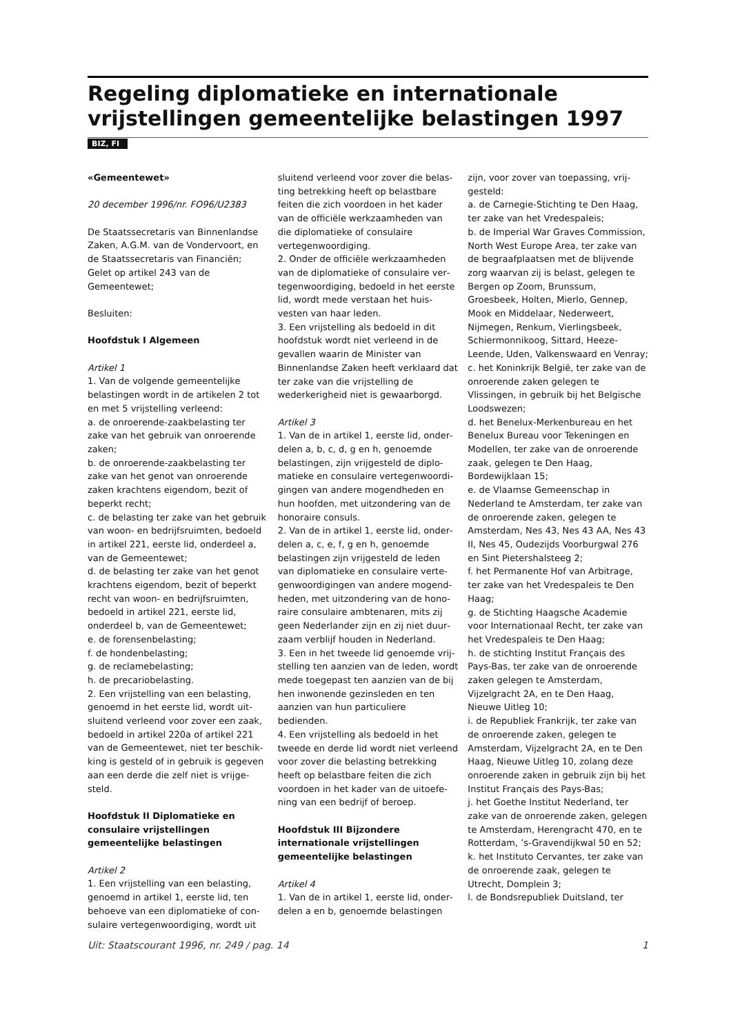Regeling diplomatieke en internationale vrijstel­lingen gemeentelijke belastingen 1997
BIZ, FI
«Gemeentewet»
20 december 1996/nr. FO96/U2383
De Staatssecretaris van Binnenlandse Zaken, A.G.M. van de Vondervoort, en de Staatssecretaris van Financiën;
Gelet op artikel 243 van de Gemeentewet;
Besluiten:
Hoofdstuk I Algemeen
Artikel 1
1. Van de volgende gemeentelijke belastingen wordt in de artikelen 2 tot en met 5 vrijstelling verleend:
a. de onroerende-zaakbelasting ter zake van het gebruik van onroerende zaken;
b. de onroerende-zaakbelasting ter zake van het genot van onroerende zaken krachtens eigendom, bezit of beperkt recht;
c. de belasting ter zake van het gebruik van woon- en bedrijfsruimten, bedoeld in artikel 221, eerste lid, onderdeel a, van de Gemeentewet;
d. de belasting ter zake van het genot krachtens eigendom, bezit of beperkt recht van woon- en bedrijfsruimten, bedoeld in artikel 221, eerste lid, onderdeel b, van de Gemeentewet;
e. de forensenbelasting;
f. de hondenbelasting;
g. de reclamebelasting;
h. de precariobelasting.
2. Een vrijstelling van een belasting, genoemd in het eerste lid, wordt uit­sluitend verleend voor zover een zaak, bedoeld in artikel 220a of artikel 221 van de Gemeentewet, niet ter beschik­king is gesteld of in gebruik is gegeven aan een derde die zelf niet is vrijge­steld.
Hoofdstuk II Diplomatieke en consu­laire vrijstellingen gemeentelijke belastingen
Artikel 2
1. Een vrijstelling van een belasting, genoemd in artikel 1, eerste lid, ten behoeve van een diplomatieke of con­sulaire vertegenwoordiging, wordt uit­
sluitend verleend voor zover die belas­ting betrekking heeft op belastbare feiten die zich voordoen in het kader van de officiële werkzaamheden van die diplomatieke of consulaire vertegenwoordiging.
2. Onder de officiële werkzaamheden van de diplomatieke of consulaire ver­tegenwoordiging, bedoeld in het eer­ste lid, wordt mede verstaan het huis­vesten van haar leden.
3. Een vrijstelling als bedoeld in dit hoofdstuk wordt niet verleend in de gevallen waarin de Minister van Binnenlandse Zaken heeft verklaard dat ter zake van die vrijstelling de wederkerigheid niet is gewaarborgd.
Artikel 3
1. Van de in artikel 1, eerste lid, onder­delen a, b, c, d, g en h, genoemde belastingen, zijn vrijgesteld de diplo­matieke en consulaire vertegenwoordi­gingen van andere mogendheden en hun hoofden, met uitzondering van de honoraire consuls.
2. Van de in artikel 1, eerste lid, onder­delen a, c, e, f, g en h, genoemde belastingen zijn vrijgesteld de leden van diplomatieke en consulaire verte­genwoordigingen van andere mogend­heden, met uitzondering van de hono­raire consulaire ambtenaren, mits zij geen Nederlander zijn en zij niet duur­zaam verblijf houden in Nederland.
3. Een in het tweede lid genoemde vrij­stelling ten aanzien van de leden, wordt mede toegepast ten aanzien van de bij hen inwonende gezinsleden en ten aanzien van hun particuliere bedienden.
4. Een vrijstelling als bedoeld in het tweede en derde lid wordt niet ver­leend voor zover die belasting betrek­king heeft op belastbare feiten die zich voordoen in het kader van de uitoefe­ning van een bedrijf of beroep.
Hoofdstuk III Bijzondere internationa­le vrijstellingen gemeentelijke belas­tingen
Artikel 4
1. Van de in artikel 1, eerste lid, onder­delen a en b, genoemde belastingen
zijn, voor zover van toepassing, vrij­gesteld:
a. de Carnegie-Stichting te Den Haag, ter zake van het Vredespaleis;
b. de Imperial War Graves Commission, North West Europe Area, ter zake van de begraafplaatsen met de blijvende zorg waarvan zij is belast, gelegen te Bergen op Zoom, Brunssum, Groesbeek, Holten, Mierlo, Gennep, Mook en Middelaar, Nederweert, Nijmegen, Renkum, Vierlingsbeek, Schiermonnikoog, Sittard, Heeze-Leende, Uden, Valkenswaard en Venray;
c. het Koninkrijk België, ter zake van de onroerende zaken gelegen te Vlissingen, in gebruik bij het Belgische Loodswezen;
d. het Benelux-Merkenbureau en het Benelux Bureau voor Tekeningen en Modellen, ter zake van de onroerende zaak, gelegen te Den Haag, Bordewijklaan 15;
e. de Vlaamse Gemeenschap in Nederland te Amsterdam, ter zake van de onroerende zaken, gelegen te Amsterdam, Nes 43, Nes 43 AA, Nes 43 II, Nes 45, Oudezijds Voorburgwal 276 en Sint Pietershalsteeg 2;
f. het Permanente Hof van Arbitrage, ter zake van het Vredespaleis te Den Haag;
g. de Stichting Haagsche Academie voor Internationaal Recht, ter zake van het Vredespaleis te Den Haag;
h. de stichting Institut Français des Pays-Bas, ter zake van de onroerende zaken gelegen te Amsterdam, Vijzelgracht 2A, en te Den Haag, Nieuwe Uitleg 10;
i. de Republiek Frankrijk, ter zake van de onroerende zaken, gelegen te Amsterdam, Vijzelgracht 2A, en te Den Haag, Nieuwe Uitleg 10, zolang deze onroerende zaken in gebruik zijn bij het Institut Français des Pays-Bas;
j. het Goethe Institut Nederland, ter zake van de onroerende zaken, gele­gen te Amsterdam, Herengracht 470, en te Rotterdam, ’s-Gravendijkwal 50 en 52;
k. het Instituto Cervantes, ter zake van de onroerende zaak, gelegen te Utrecht, Domplein 3;
l. de Bondsrepubliek Duitsland, ter
Uit: Staatscourant 1996, nr. 249 / pag. 14 1